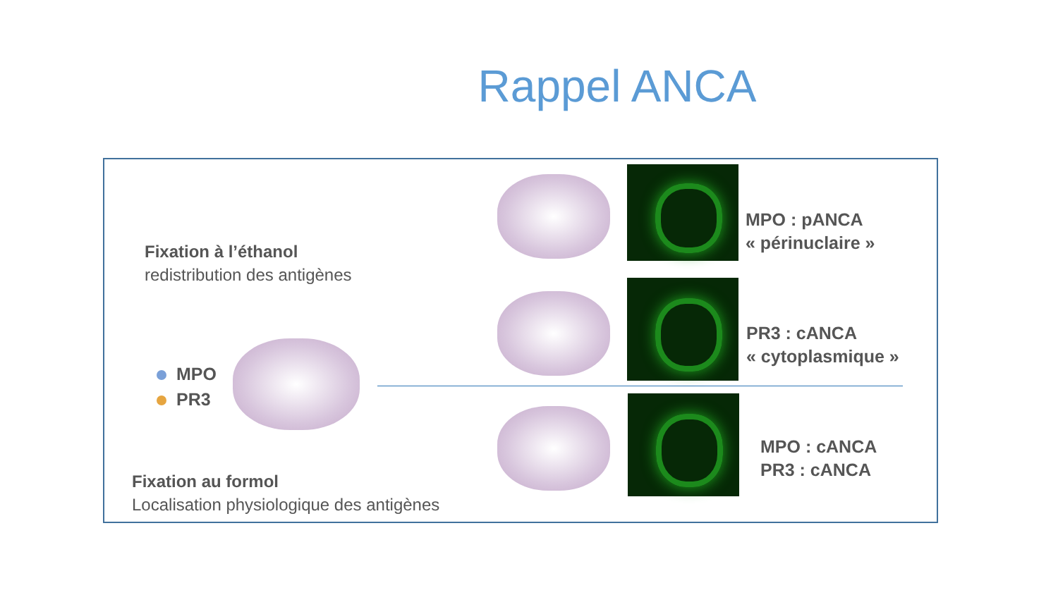Rappel ANCA
Fixation à l’éthanol
redistribution des antigènes
MPO
PR3
Fixation au formol
Localisation physiologique des antigènes
MPO : pANCA
« périnuclaire »
PR3 : cANCA
« cytoplasmique »
MPO : cANCA
PR3 : cANCA